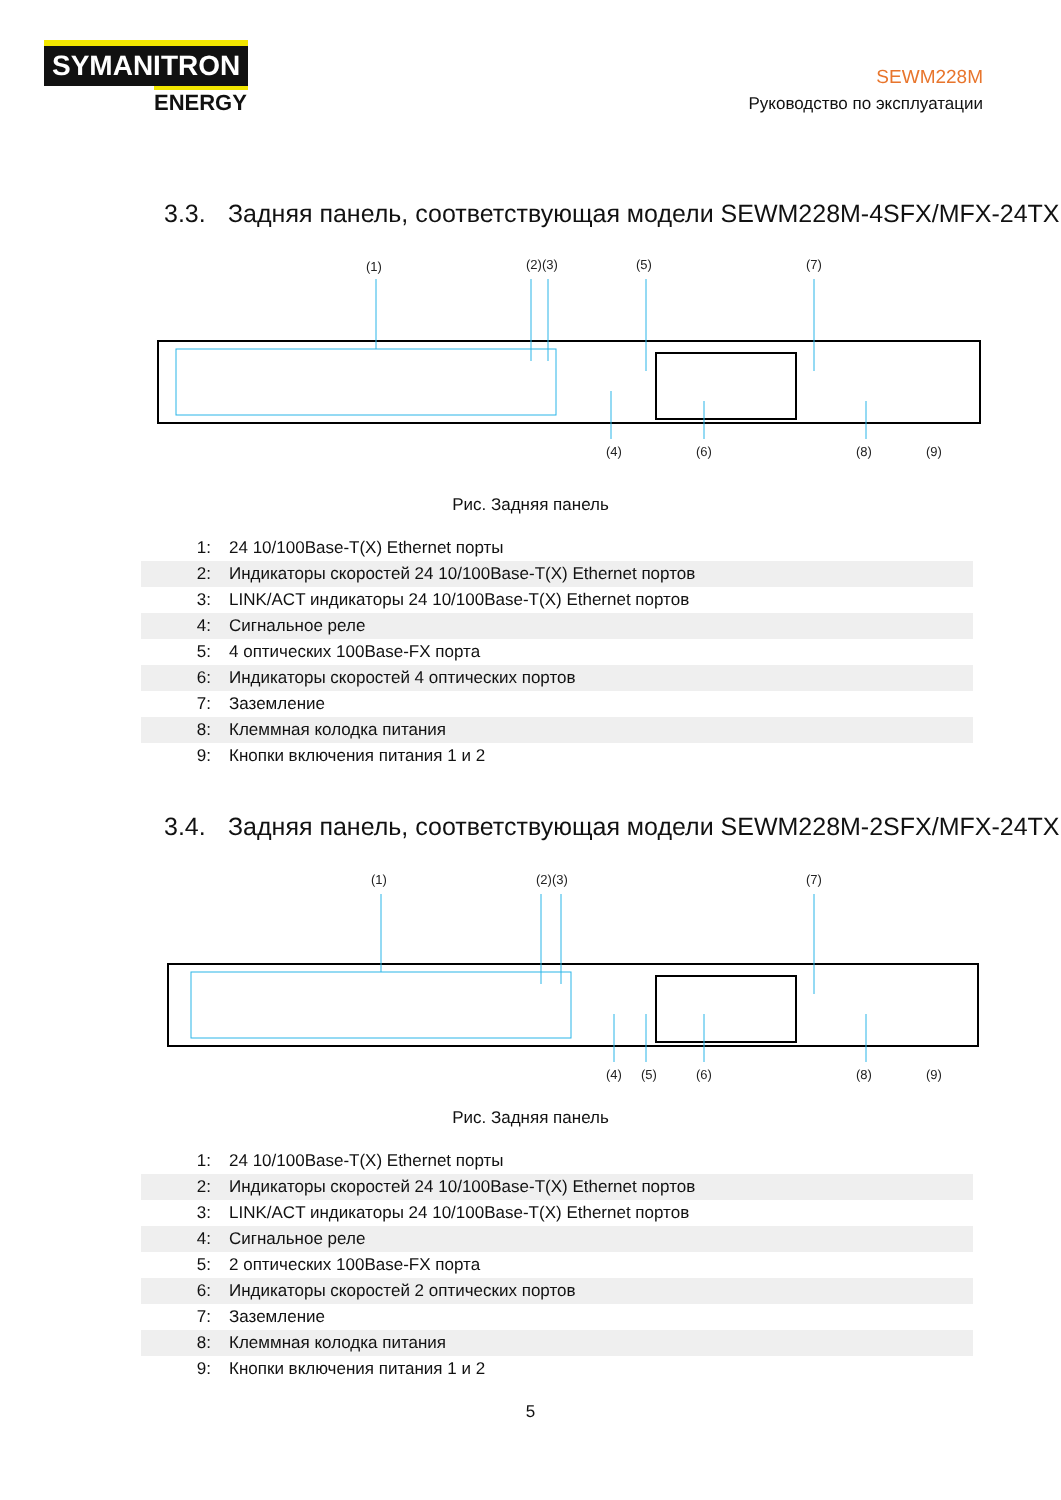SYMANITRON
ENERGY
SEWM228M
Руководство по эксплуатации
3.3. Задняя панель, соответствующая модели SEWM228M-4SFX/MFX-24TX
(1)
(2)(3)
(5)
(7)
(4)
(6)
(8)
(9)
Рис. Задняя панель
| 1: | 24 10/100Base-T(X) Ethernet порты |
| 2: | Индикаторы скоростей 24 10/100Base-T(X) Ethernet портов |
| 3: | LINK/ACT индикаторы 24 10/100Base-T(X) Ethernet портов |
| 4: | Сигнальное реле |
| 5: | 4 оптических 100Base-FX порта |
| 6: | Индикаторы скоростей 4 оптических портов |
| 7: | Заземление |
| 8: | Клеммная колодка питания |
| 9: | Кнопки включения питания 1 и 2 |
3.4. Задняя панель, соответствующая модели SEWM228M-2SFX/MFX-24TX
(1)
(2)(3)
(7)
(4)
(5)
(6)
(8)
(9)
Рис. Задняя панель
| 1: | 24 10/100Base-T(X) Ethernet порты |
| 2: | Индикаторы скоростей 24 10/100Base-T(X) Ethernet портов |
| 3: | LINK/ACT индикаторы 24 10/100Base-T(X) Ethernet портов |
| 4: | Сигнальное реле |
| 5: | 2 оптических 100Base-FX порта |
| 6: | Индикаторы скоростей 2 оптических портов |
| 7: | Заземление |
| 8: | Клеммная колодка питания |
| 9: | Кнопки включения питания 1 и 2 |
5